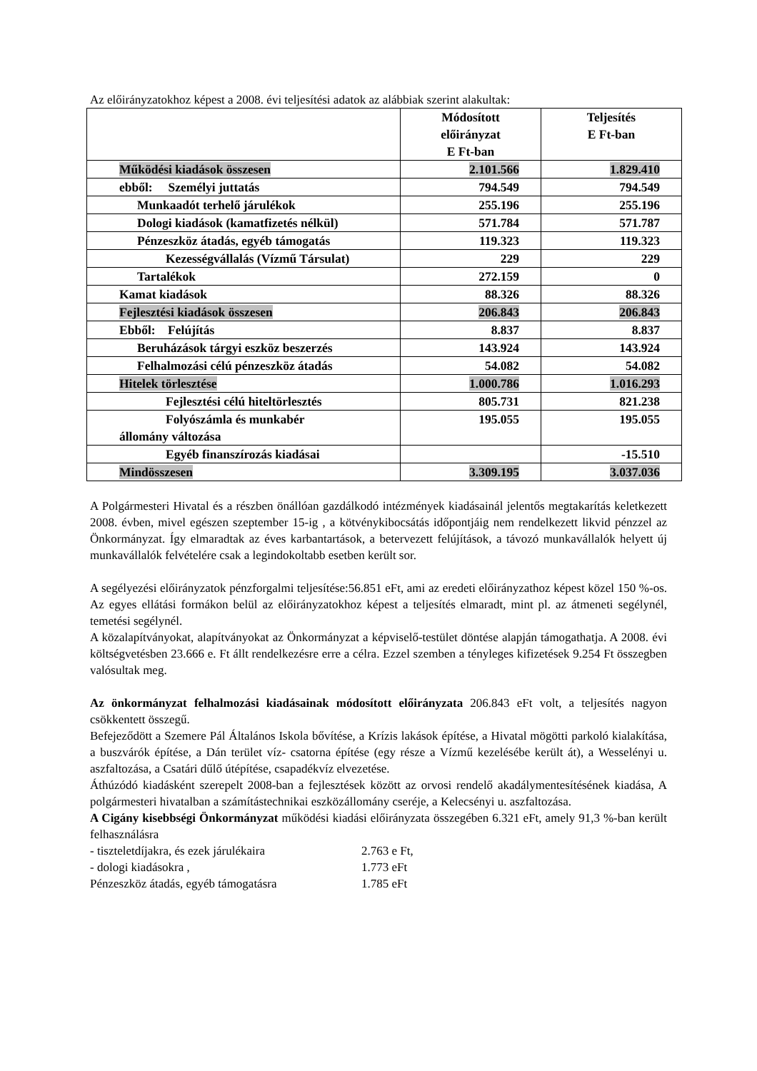Az előirányzatokhoz képest a 2008. évi teljesítési adatok az alábbiak szerint alakultak:
| | Módosított előirányzat E Ft-ban | Teljesítés E Ft-ban |
| --- | --- | --- |
| Működési kiadások összesen | 2.101.566 | 1.829.410 |
| ebből: Személyi juttatás | 794.549 | 794.549 |
| Munkaadót terhelő járulékok | 255.196 | 255.196 |
| Dologi kiadások (kamatfizetés nélkül) | 571.784 | 571.787 |
| Pénzeszköz átadás, egyéb támogatás | 119.323 | 119.323 |
| Kezességvállalás (Vízmű Társulat) | 229 | 229 |
| Tartalékok | 272.159 | 0 |
| Kamat kiadások | 88.326 | 88.326 |
| Fejlesztési kiadások összesen | 206.843 | 206.843 |
| Ebből: Felújítás | 8.837 | 8.837 |
| Beruházások tárgyi eszköz beszerzés | 143.924 | 143.924 |
| Felhalmozási célú pénzeszköz átadás | 54.082 | 54.082 |
| Hitelek törlesztése | 1.000.786 | 1.016.293 |
| Fejlesztési célú hiteltörlesztés | 805.731 | 821.238 |
| Folyószámla és munkabér állomány változása | 195.055 | 195.055 |
| Egyéb finanszírozás kiadásai | | -15.510 |
| Mindösszesen | 3.309.195 | 3.037.036 |
A Polgármesteri Hivatal és a részben önállóan gazdálkodó intézmények kiadásainál jelentős megtakarítás keletkezett 2008. évben, mivel egészen szeptember 15-ig , a kötvénykibocsátás időpontjáig nem rendelkezett likvid pénzzel az Önkormányzat. Így elmaradtak az éves karbantartások, a betervezett felújítások, a távozó munkavállalók helyett új munkavállalók felvételére csak a legindokoltabb esetben került sor.
A segélyezési előirányzatok pénzforgalmi teljesítése:56.851 eFt, ami az eredeti előirányzathoz képest közel 150 %-os. Az egyes ellátási formákon belül az előirányzatokhoz képest a teljesítés elmaradt, mint pl. az átmeneti segélynél, temetési segélynél.
A közalapítványokat, alapítványokat az Önkormányzat a képviselő-testület döntése alapján támogathatja. A 2008. évi költségvetésben 23.666 e. Ft állt rendelkezésre erre a célra. Ezzel szemben a tényleges kifizetések 9.254 Ft összegben valósultak meg.
Az önkormányzat felhalmozási kiadásainak módosított előirányzata 206.843 eFt volt, a teljesítés nagyon csökkentett összegű.
Befejeződött a Szemere Pál Általános Iskola bővítése, a Krízis lakások építése, a Hivatal mögötti parkoló kialakítása, a buszvárók építése, a Dán terület víz- csatorna építése (egy része a Vízmű kezelésébe került át), a Wesselényi u. aszfaltozása, a Csatári dűlő útépítése, csapadékvíz elvezetése.
Áthúzódó kiadásként szerepelt 2008-ban a fejlesztések között az orvosi rendelő akadálymentesítésének kiadása, A polgármesteri hivatalban a számítástechnikai eszközállomány cseréje, a Kelecsényi u. aszfaltozása.
A Cigány kisebbségi Önkormányzat működési kiadási előirányzata összegében 6.321 eFt, amely 91,3 %-ban került felhasználásra
- tiszteletdíjakra, és ezek járulékaira 2.763 e Ft,
- dologi kiadásokra , 1.773 eFt
Pénzeszköz átadás, egyéb támogatásra 1.785 eFt